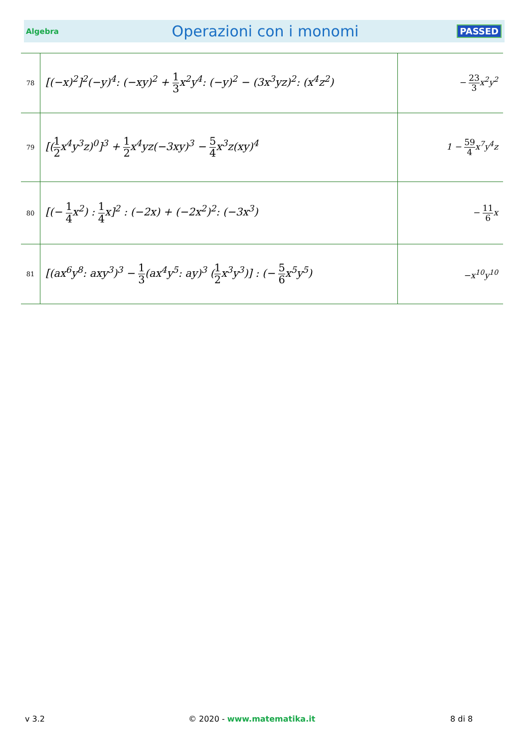Algebra
Operazioni con i monomi
PASSED
| 78 | [(−x)<sup>2</sup>]<sup>2</sup>(−y)<sup>4</sup>: (−xy)<sup>2</sup> + 1 3 x<sup>2</sup>y<sup>4</sup>: (−y)<sup>2</sup> − (3x<sup>3</sup>yz)<sup>2</sup>: (x<sup>4</sup>z<sup>2</sup>) | − 23 3 x<sup>2</sup>y<sup>2</sup> |
| 79 | [( 1 2 x<sup>4</sup>y<sup>3</sup>z)<sup>0</sup>]<sup>3</sup> + 1 2 x<sup>4</sup>yz(−3xy)<sup>3</sup> − 5 4 x<sup>3</sup>z(xy)<sup>4</sup> | 1 − 59 4 x<sup>7</sup>y<sup>4</sup>z |
| 80 | [(− 1 4 x<sup>2</sup>) : 1 4 x]<sup>2</sup> : (−2x) + (−2x<sup>2</sup>)<sup>2</sup>: (−3x<sup>3</sup>) | − 11 6 x |
| 81 | [(ax<sup>6</sup>y<sup>8</sup>: axy<sup>3</sup>)<sup>3</sup> − 1 3 (ax<sup>4</sup>y<sup>5</sup>: ay)<sup>3</sup> ( 1 2 x<sup>3</sup>y<sup>3</sup>)] : (− 5 6 x<sup>5</sup>y<sup>5</sup>) | −x<sup>10</sup>y<sup>10</sup> |
v 3.2 © 2020 - www.matematika.it 8 di 8